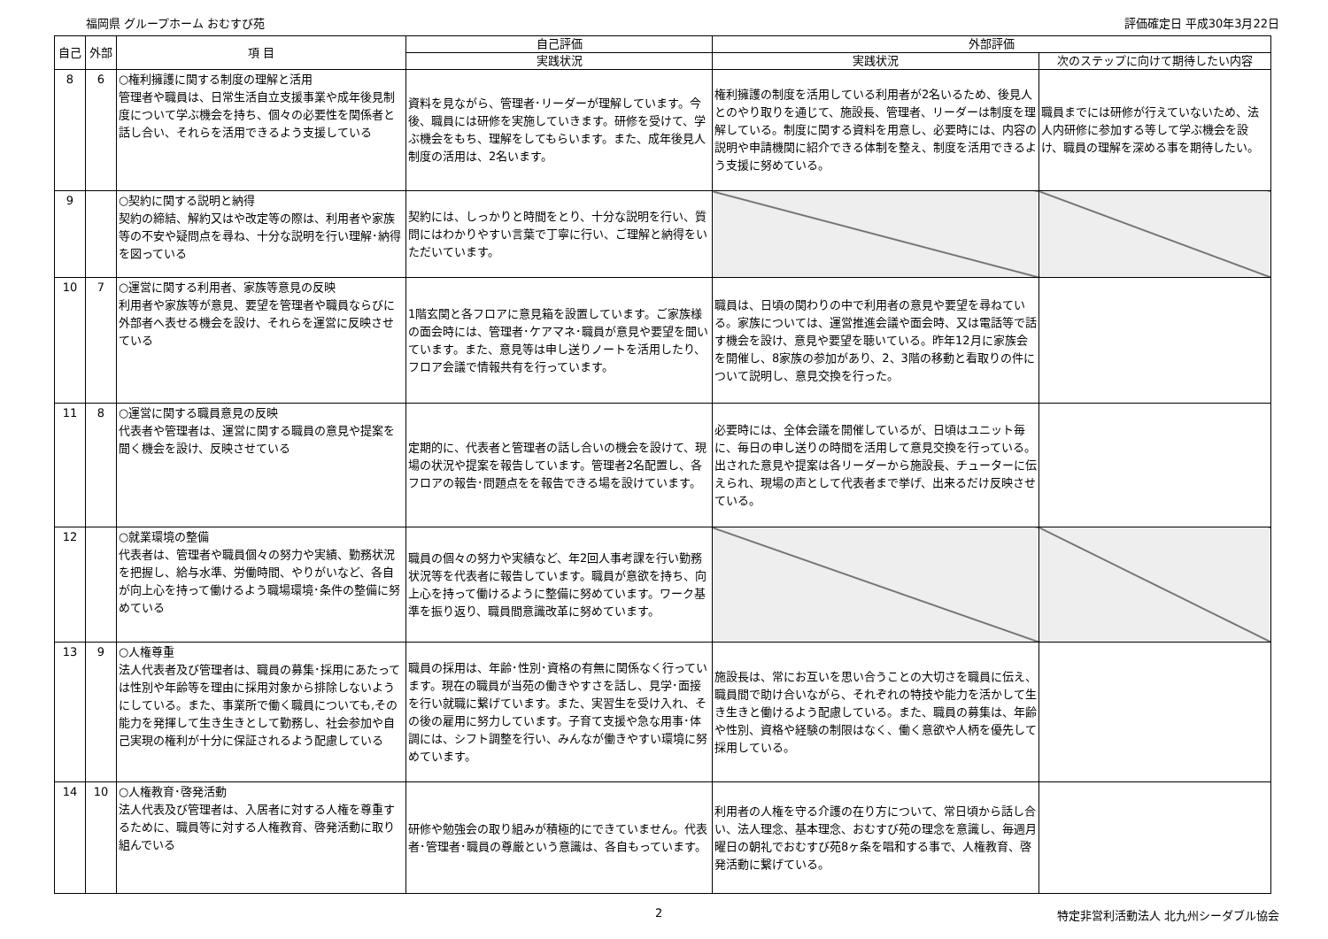福岡県 グループホーム おむすび苑 評価確定日 平成30年3月22日
| 自己 | 外部 | 項 目 | 自己評価 | 外部評価 | |
| --- | --- | --- | --- | --- | --- |
| | | | 実践状況 | 実践状況 | 次のステップに向けて期待したい内容 |
| 8 | 6 | ○権利擁護に関する制度の理解と活用 管理者や職員は、日常生活自立支援事業や成年後見制度について学ぶ機会を持ち、個々の必要性を関係者と話し合い、それらを活用できるよう支援している | 資料を見ながら、管理者･リーダーが理解しています。今後、職員には研修を実施していきます。研修を受けて、学ぶ機会をもち、理解をしてもらいます。また、成年後見人制度の活用は、2名います。 | 権利擁護の制度を活用している利用者が2名いるため、後見人とのやり取りを通じて、施設長、管理者、リーダーは制度を理解している。制度に関する資料を用意し、必要時には、内容の説明や申請機関に紹介できる体制を整え、制度を活用できるよう支援に努めている。 | 職員までには研修が行えていないため、法人内研修に参加する等して学ぶ機会を設け、職員の理解を深める事を期待したい。 |
| 9 | | ○契約に関する説明と納得 契約の締結、解約又はや改定等の際は、利用者や家族等の不安や疑問点を尋ね、十分な説明を行い理解･納得を図っている | 契約には、しっかりと時間をとり、十分な説明を行い、質問にはわかりやすい言葉で丁寧に行い、ご理解と納得をいただいています。 | | |
| 10 | 7 | ○運営に関する利用者、家族等意見の反映 利用者や家族等が意見、要望を管理者や職員ならびに外部者へ表せる機会を設け、それらを運営に反映させている | 1階玄関と各フロアに意見箱を設置しています。ご家族様の面会時には、管理者･ケアマネ･職員が意見や要望を聞いています。また、意見等は申し送りノートを活用したり、フロア会議で情報共有を行っています。 | 職員は、日頃の関わりの中で利用者の意見や要望を尋ねている。家族については、運営推進会議や面会時、又は電話等で話す機会を設け、意見や要望を聴いている。昨年12月に家族会を開催し、8家族の参加があり、2、3階の移動と看取りの件について説明し、意見交換を行った。 | |
| 11 | 8 | ○運営に関する職員意見の反映 代表者や管理者は、運営に関する職員の意見や提案を聞く機会を設け、反映させている | 定期的に、代表者と管理者の話し合いの機会を設けて、現場の状況や提案を報告しています。管理者2名配置し、各フロアの報告･問題点をを報告できる場を設けています。 | 必要時には、全体会議を開催しているが、日頃はユニット毎に、毎日の申し送りの時間を活用して意見交換を行っている。出された意見や提案は各リーダーから施設長、チューターに伝えられ、現場の声として代表者まで挙げ、出来るだけ反映させている。 | |
| 12 | | ○就業環境の整備 代表者は、管理者や職員個々の努力や実績、勤務状況を把握し、給与水準、労働時間、やりがいなど、各自が向上心を持って働けるよう職場環境･条件の整備に努めている | 職員の個々の努力や実績など、年2回人事考課を行い勤務状況等を代表者に報告しています。職員が意欲を持ち、向上心を持って働けるように整備に努めています。ワーク基準を振り返り、職員間意識改革に努めています。 | | |
| 13 | 9 | ○人権尊重 法人代表者及び管理者は、職員の募集･採用にあたっては性別や年齢等を理由に採用対象から排除しないようにしている。また、事業所で働く職員についても,その能力を発揮して生き生きとして勤務し、社会参加や自己実現の権利が十分に保証されるよう配慮している | 職員の採用は、年齢･性別･資格の有無に関係なく行っています。現在の職員が当苑の働きやすさを話し、見学･面接を行い就職に繋げています。また、実習生を受け入れ、その後の雇用に努力しています。子育て支援や急な用事･体調には、シフト調整を行い、みんなが働きやすい環境に努めています。 | 施設長は、常にお互いを思い合うことの大切さを職員に伝え、職員間で助け合いながら、それぞれの特技や能力を活かして生き生きと働けるよう配慮している。また、職員の募集は、年齢や性別、資格や経験の制限はなく、働く意欲や人柄を優先して採用している。 | |
| 14 | 10 | ○人権教育･啓発活動 法人代表及び管理者は、入居者に対する人権を尊重するために、職員等に対する人権教育、啓発活動に取り組んでいる | 研修や勉強会の取り組みが積極的にできていません。代表者･管理者･職員の尊厳という意識は、各自もっています。 | 利用者の人権を守る介護の在り方について、常日頃から話し合い、法人理念、基本理念、おむすび苑の理念を意識し、毎週月曜日の朝礼でおむすび苑8ヶ条を唱和する事で、人権教育、啓発活動に繋げている。 | |
2 特定非営利活動法人 北九州シーダブル協会